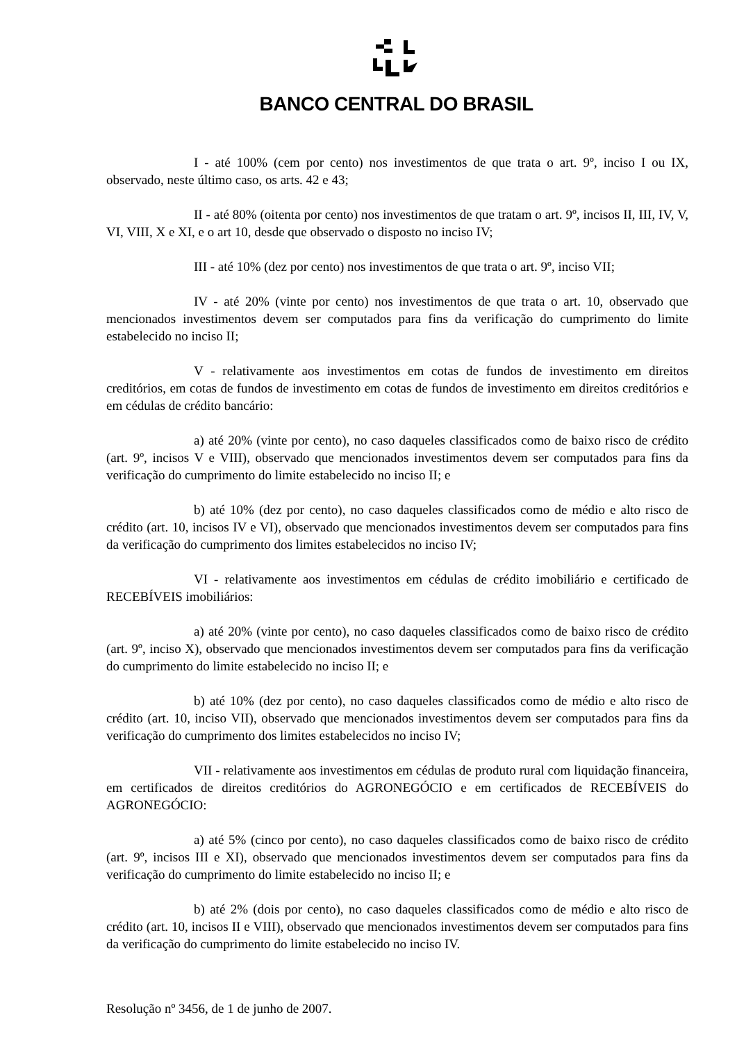BANCO CENTRAL DO BRASIL
I - até 100% (cem por cento) nos investimentos de que trata o art. 9º, inciso I ou IX, observado, neste último caso, os arts. 42 e 43;
II - até 80% (oitenta por cento) nos investimentos de que tratam o art. 9º, incisos II, III, IV, V, VI, VIII, X e XI, e o art 10, desde que observado o disposto no inciso IV;
III - até 10% (dez por cento) nos investimentos de que trata o art. 9º, inciso VII;
IV - até 20% (vinte por cento) nos investimentos de que trata o art. 10, observado que mencionados investimentos devem ser computados para fins da verificação do cumprimento do limite estabelecido no inciso II;
V - relativamente aos investimentos em cotas de fundos de investimento em direitos creditórios, em cotas de fundos de investimento em cotas de fundos de investimento em direitos creditórios e em cédulas de crédito bancário:
a) até 20% (vinte por cento), no caso daqueles classificados como de baixo risco de crédito (art. 9º, incisos V e VIII), observado que mencionados investimentos devem ser computados para fins da verificação do cumprimento do limite estabelecido no inciso II; e
b) até 10% (dez por cento), no caso daqueles classificados como de médio e alto risco de crédito (art. 10, incisos IV e VI), observado que mencionados investimentos devem ser computados para fins da verificação do cumprimento dos limites estabelecidos no inciso IV;
VI - relativamente aos investimentos em cédulas de crédito imobiliário e certificado de RECEBÍVEIS imobiliários:
a) até 20% (vinte por cento), no caso daqueles classificados como de baixo risco de crédito (art. 9º, inciso X), observado que mencionados investimentos devem ser computados para fins da verificação do cumprimento do limite estabelecido no inciso II; e
b) até 10% (dez por cento), no caso daqueles classificados como de médio e alto risco de crédito (art. 10, inciso VII), observado que mencionados investimentos devem ser computados para fins da verificação do cumprimento dos limites estabelecidos no inciso IV;
VII - relativamente aos investimentos em cédulas de produto rural com liquidação financeira, em certificados de direitos creditórios do AGRONEGÓCIO e em certificados de RECEBÍVEIS do AGRONEGÓCIO:
a) até 5% (cinco por cento), no caso daqueles classificados como de baixo risco de crédito (art. 9º, incisos III e XI), observado que mencionados investimentos devem ser computados para fins da verificação do cumprimento do limite estabelecido no inciso II; e
b) até 2% (dois por cento), no caso daqueles classificados como de médio e alto risco de crédito (art. 10, incisos II e VIII), observado que mencionados investimentos devem ser computados para fins da verificação do cumprimento do limite estabelecido no inciso IV.
Resolução nº 3456, de 1 de junho de 2007.